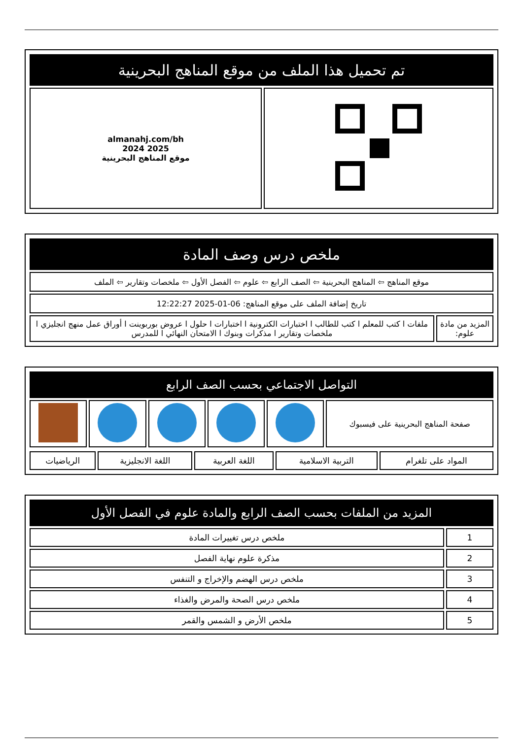| تم تحميل هذا الملف من موقع المناهج البحرينية | |
| --- | --- |
| | almanahj.com/bh 2025 2024 موقع المناهج البحرينية |
| ملخص درس وصف المادة | |
| --- | --- |
| موقع المناهج ⇦ المناهج البحرينية ⇦ الصف الرابع ⇦ علوم ⇦ الفصل الأول ⇦ ملخصات وتقارير ⇦ الملف | |
| تاريخ إضافة الملف على موقع المناهج: 06-01-2025 12:22:27 | |
| المزيد من مادة علوم: | ملفات ا كتب للمعلم ا كتب للطالب ا اختبارات الكترونية ا اختبارات ا حلول ا عروض بوربوينت ا أوراق عمل منهج انجليزي ا ملخصات وتقارير ا مذكرات وبنوك ا الامتحان النهائي ا للمدرس |
| التواصل الاجتماعي بحسب الصف الرابع | | | | | |
| --- | --- | --- | --- | --- | --- |
| صفحة المناهج البحرينية على فيسبوك | | | | | |
| المواد على تلغرام | التربية الاسلامية | اللغة العربية | اللغة الانجليزية | الرياضيات |
| المزيد من الملفات بحسب الصف الرابع والمادة علوم في الفصل الأول | |
| --- | --- |
| 1 | ملخص درس تغييرات المادة |
| 2 | مذكرة علوم نهاية الفصل |
| 3 | ملخص درس الهضم والإخراج و التنفس |
| 4 | ملخص درس الصحة والمرض والغذاء |
| 5 | ملخص الأرض و الشمس والقمر |